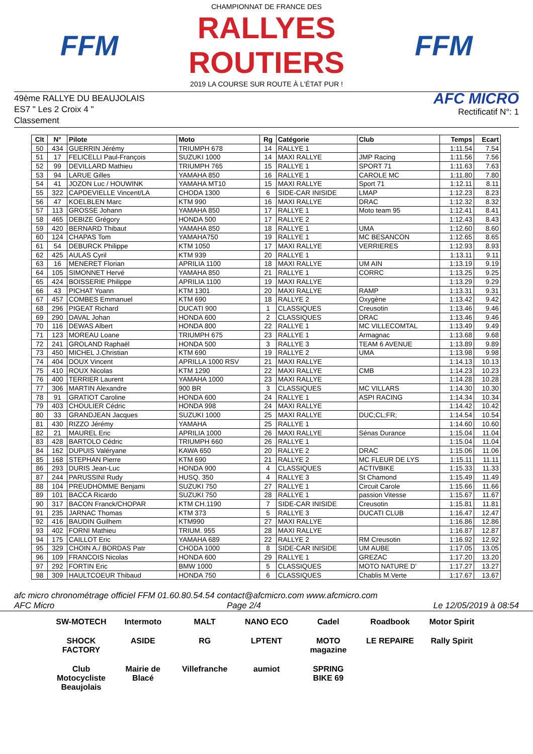FFM
CHAMPIONNAT DE FRANCE DES
RALLYES ROUTIERS
2019 LA COURSE SUR ROUTE À L'ÉTAT PUR !
FFM
49ème RALLYE DU BEAUJOLAIS
ES7 " Les 2 Croix 4 "
Classement
AFC MICRO
Rectificatif N°: 1
| Clt | N° | Pilote | Moto | Rg | Catégorie | Club | Temps | Ecart |
| --- | --- | --- | --- | --- | --- | --- | --- | --- |
| 50 | 434 | GUERRIN Jérémy | TRIUMPH 678 | 14 | RALLYE 1 | | 1:11.54 | 7.54 |
| 51 | 17 | FELICELLI Paul-François | SUZUKI 1000 | 14 | MAXI RALLYE | JMP Racing | 1:11.56 | 7.56 |
| 52 | 99 | DEVILLARD Mathieu | TRIUMPH 765 | 15 | RALLYE 1 | SPORT 71 | 1:11.63 | 7.63 |
| 53 | 94 | LARUE Gilles | YAMAHA 850 | 16 | RALLYE 1 | CAROLE MC | 1:11.80 | 7.80 |
| 54 | 41 | JOZON Luc / HOUWINK | YAMAHA MT10 | 15 | MAXI RALLYE | Sport 71 | 1:12.11 | 8.11 |
| 55 | 322 | CAPDEVIELLE Vincent/LA | CHODA 1300 | 6 | SIDE-CAR INISIDE | LMAP | 1:12.23 | 8.23 |
| 56 | 47 | KOELBLEN Marc | KTM 990 | 16 | MAXI RALLYE | DRAC | 1:12.32 | 8.32 |
| 57 | 113 | GROSSE Johann | YAMAHA 850 | 17 | RALLYE 1 | Moto team 95 | 1:12.41 | 8.41 |
| 58 | 465 | DEBIZE Grégory | HONDA 500 | 17 | RALLYE 2 | | 1:12.43 | 8.43 |
| 59 | 420 | BERNARD Thibaut | YAMAHA 850 | 18 | RALLYE 1 | UMA | 1:12.60 | 8.60 |
| 60 | 124 | CHAPAS Tom | YAMAHA750 | 19 | RALLYE 1 | MC BESANCON | 1:12.65 | 8.65 |
| 61 | 54 | DEBURCK Philippe | KTM 1050 | 17 | MAXI RALLYE | VERRIERES | 1:12.93 | 8.93 |
| 62 | 425 | AULAS Cyril | KTM 939 | 20 | RALLYE 1 | | 1:13.11 | 9.11 |
| 63 | 16 | MENERET Florian | APRILIA 1100 | 18 | MAXI RALLYE | UM AIN | 1:13.19 | 9.19 |
| 64 | 105 | SIMONNET Hervé | YAMAHA 850 | 21 | RALLYE 1 | CORRC | 1:13.25 | 9.25 |
| 65 | 424 | BOISSERIE Philippe | APRILIA 1100 | 19 | MAXI RALLYE | | 1:13.29 | 9.29 |
| 66 | 43 | PICHAT Yoann | KTM 1301 | 20 | MAXI RALLYE | RAMP | 1:13.31 | 9.31 |
| 67 | 457 | COMBES Emmanuel | KTM 690 | 18 | RALLYE 2 | Oxygène | 1:13.42 | 9.42 |
| 68 | 296 | PIGEAT Richard | DUCATI 900 | 1 | CLASSIQUES | Creusotin | 1:13.46 | 9.46 |
| 69 | 290 | DAVAL Johan | HONDA 600 | 2 | CLASSIQUES | DRAC | 1:13.46 | 9.46 |
| 70 | 116 | DEWAS Albert | HONDA 800 | 22 | RALLYE 1 | MC VILLECOMTAL | 1:13.49 | 9.49 |
| 71 | 123 | MOREAU Loane | TRIUMPH 675 | 23 | RALLYE 1 | Armagnac | 1:13.68 | 9.68 |
| 72 | 241 | GROLAND Raphaël | HONDA 500 | 3 | RALLYE 3 | TEAM 6 AVENUE | 1:13.89 | 9.89 |
| 73 | 450 | MICHEL J.Christian | KTM 690 | 19 | RALLYE 2 | UMA | 1:13.98 | 9.98 |
| 74 | 404 | DOUX Vincent | APRILLA 1000 RSV | 21 | MAXI RALLYE | | 1:14.13 | 10.13 |
| 75 | 410 | ROUX Nicolas | KTM 1290 | 22 | MAXI RALLYE | CMB | 1:14.23 | 10.23 |
| 76 | 400 | TERRIER Laurent | YAMAHA 1000 | 23 | MAXI RALLYE | | 1:14.28 | 10.28 |
| 77 | 306 | MARTIN Alexandre | 900 BR | 3 | CLASSIQUES | MC VILLARS | 1:14.30 | 10.30 |
| 78 | 91 | GRATIOT Caroline | HONDA 600 | 24 | RALLYE 1 | ASPI RACING | 1:14.34 | 10.34 |
| 79 | 403 | CHOULIER Cédric | HONDA 998 | 24 | MAXI RALLYE | | 1:14.42 | 10.42 |
| 80 | 33 | GRANDJEAN Jacques | SUZUKI 1000 | 25 | MAXI RALLYE | DUC;CL;FR; | 1:14.54 | 10.54 |
| 81 | 430 | RIZZO Jérémy | YAMAHA | 25 | RALLYE 1 | | 1:14.60 | 10.60 |
| 82 | 21 | MAUREL Eric | APRILIA 1000 | 26 | MAXI RALLYE | Sénas Durance | 1:15.04 | 11.04 |
| 83 | 428 | BARTOLO Cédric | TRIUMPH 660 | 26 | RALLYE 1 | | 1:15.04 | 11.04 |
| 84 | 162 | DUPUIS Valéryane | KAWA 650 | 20 | RALLYE 2 | DRAC | 1:15.06 | 11.06 |
| 85 | 168 | STEPHAN Pierre | KTM 690 | 21 | RALLYE 2 | MC FLEUR DE LYS | 1:15.11 | 11.11 |
| 86 | 293 | DURIS Jean-Luc | HONDA 900 | 4 | CLASSIQUES | ACTIVBIKE | 1:15.33 | 11.33 |
| 87 | 244 | PARUSSINI Rudy | HUSQ. 350 | 4 | RALLYE 3 | St Chamond | 1:15.49 | 11.49 |
| 88 | 104 | PREUDHOMME Benjami | SUZUKI 750 | 27 | RALLYE 1 | Circuit Carole | 1:15.66 | 11.66 |
| 89 | 101 | BACCA Ricardo | SUZUKI 750 | 28 | RALLYE 1 | passion Vitesse | 1:15.67 | 11.67 |
| 90 | 317 | BACON Franck/CHOPAR | KTM CH.1190 | 7 | SIDE-CAR INISIDE | Creusotin | 1:15.81 | 11.81 |
| 91 | 235 | JARNAC Thomas | KTM 373 | 5 | RALLYE 3 | DUCATI CLUB | 1:16.47 | 12.47 |
| 92 | 416 | BAUDIN Guilhem | KTM990 | 27 | MAXI RALLYE | | 1:16.86 | 12.86 |
| 93 | 402 | FORNI Mathieu | TRIUM. 955 | 28 | MAXI RALLYE | | 1:16.87 | 12.87 |
| 94 | 175 | CAILLOT Eric | YAMAHA 689 | 22 | RALLYE 2 | RM Creusotin | 1:16.92 | 12.92 |
| 95 | 329 | CHOIN A./ BORDAS Patr | CHODA 1000 | 8 | SIDE-CAR INISIDE | UM AUBE | 1:17.05 | 13.05 |
| 96 | 109 | FRANCOIS Nicolas | HONDA 600 | 29 | RALLYE 1 | GREZAC | 1:17.20 | 13.20 |
| 97 | 292 | FORTIN Eric | BMW 1000 | 5 | CLASSIQUES | MOTO NATURE D' | 1:17.27 | 13.27 |
| 98 | 309 | HAULTCOEUR Thibaud | HONDA 750 | 6 | CLASSIQUES | Chablis M.Verte | 1:17.67 | 13.67 |
afc micro chronométrage officiel FFM 01.60.80.54.54 contact@afcmicro.com www.afcmicro.com
AFC Micro Page 2/4 Le 12/05/2019 à 08:54
SW-MOTECH Intermoto MALT NANO ECO Cadel Roadbook Motor Spirit SHOCK FACTORY ASIDE RG LPTENT MOTO magazine LE REPAIRE Rally Spirit Club Motocycliste Beaujolais Mairie de Blacé Villefranche aumiot SPRING BIKE 69